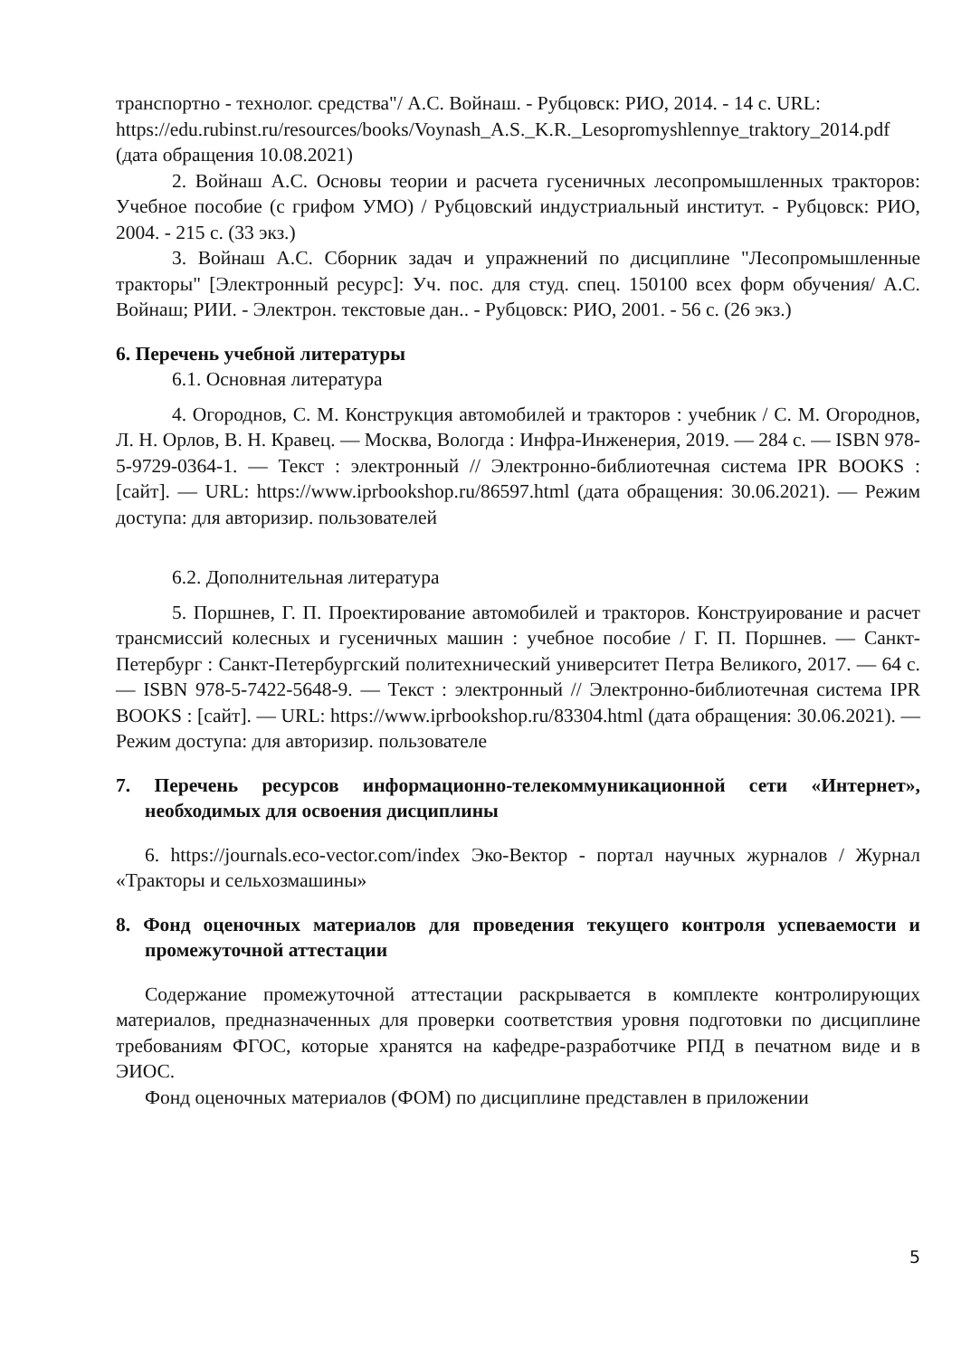транспортно - технолог. средства"/ А.С. Войнаш. - Рубцовск: РИО, 2014. - 14 с. URL:
https://edu.rubinst.ru/resources/books/Voynash_A.S._K.R._Lesopromyshlennye_traktory_2014.pdf (дата обращения 10.08.2021)
2. Войнаш А.С. Основы теории и расчета гусеничных лесопромышленных тракторов: Учебное пособие (с грифом УМО) / Рубцовский индустриальный институт. - Рубцовск: РИО, 2004. - 215 с. (33 экз.)
3. Войнаш А.С. Сборник задач и упражнений по дисциплине "Лесопромышленные тракторы" [Электронный ресурс]: Уч. пос. для студ. спец. 150100 всех форм обучения/ А.С. Войнаш; РИИ. - Электрон. текстовые дан.. - Рубцовск: РИО, 2001. - 56 с. (26 экз.)
6. Перечень учебной литературы
6.1. Основная литература
4. Огороднов, С. М. Конструкция автомобилей и тракторов : учебник / С. М. Огороднов, Л. Н. Орлов, В. Н. Кравец. — Москва, Вологда : Инфра-Инженерия, 2019. — 284 c. — ISBN 978-5-9729-0364-1. — Текст : электронный // Электронно-библиотечная система IPR BOOKS : [сайт]. — URL: https://www.iprbookshop.ru/86597.html (дата обращения: 30.06.2021). — Режим доступа: для авторизир. пользователей
6.2. Дополнительная литература
5. Поршнев, Г. П. Проектирование автомобилей и тракторов. Конструирование и расчет трансмиссий колесных и гусеничных машин : учебное пособие / Г. П. Поршнев. — Санкт-Петербург : Санкт-Петербургский политехнический университет Петра Великого, 2017. — 64 c. — ISBN 978-5-7422-5648-9. — Текст : электронный // Электронно-библиотечная система IPR BOOKS : [сайт]. — URL: https://www.iprbookshop.ru/83304.html (дата обращения: 30.06.2021). — Режим доступа: для авторизир. пользователе
7. Перечень ресурсов информационно-телекоммуникационной сети «Интернет», необходимых для освоения дисциплины
6. https://journals.eco-vector.com/index Эко-Вектор - портал научных журналов / Журнал «Тракторы и сельхозмашины»
8. Фонд оценочных материалов для проведения текущего контроля успеваемости и промежуточной аттестации
Содержание промежуточной аттестации раскрывается в комплекте контролирующих материалов, предназначенных для проверки соответствия уровня подготовки по дисциплине требованиям ФГОС, которые хранятся на кафедре-разработчике РПД в печатном виде и в ЭИОС.
Фонд оценочных материалов (ФОМ) по дисциплине представлен в приложении
5